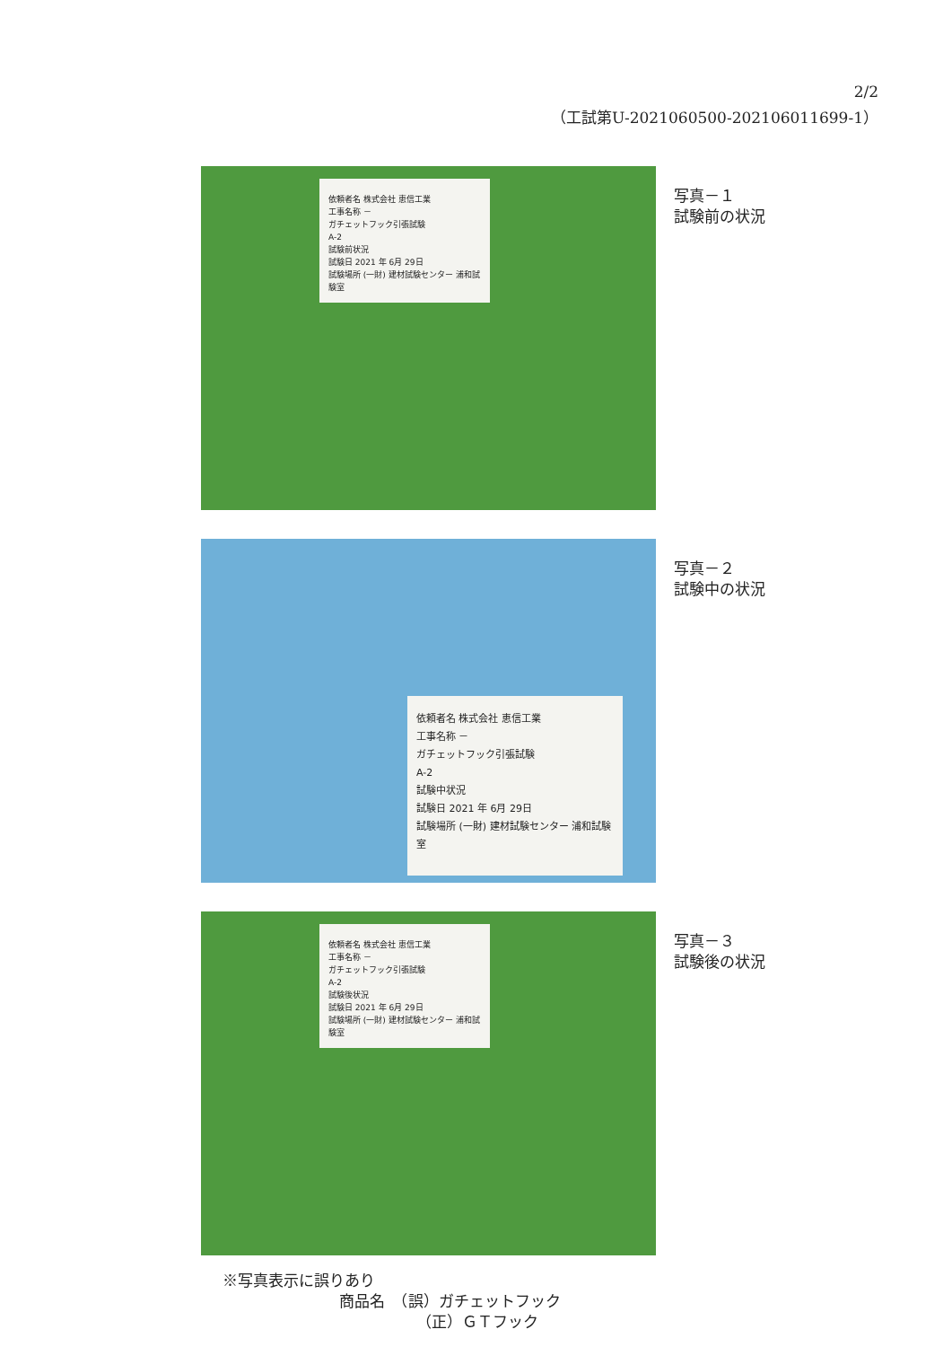2/2
（工試第U-2021060500-202106011699-1）
依頼者名 株式会社 恵信工業
工事名称 －
ガチェットフック引張試験
A-2
試験前状況
試験日 2021 年 6月 29日
試験場所 (一財) 建材試験センター 浦和試験室
写真－１
試験前の状況
依頼者名 株式会社 恵信工業
工事名称 －
ガチェットフック引張試験
A-2
試験中状況
試験日 2021 年 6月 29日
試験場所 (一財) 建材試験センター 浦和試験室
写真－２
試験中の状況
依頼者名 株式会社 恵信工業
工事名称 －
ガチェットフック引張試験
A-2
試験後状況
試験日 2021 年 6月 29日
試験場所 (一財) 建材試験センター 浦和試験室
写真－３
試験後の状況
※写真表示に誤りあり
商品名　（誤）ガチェットフック
（正）ＧＴフック